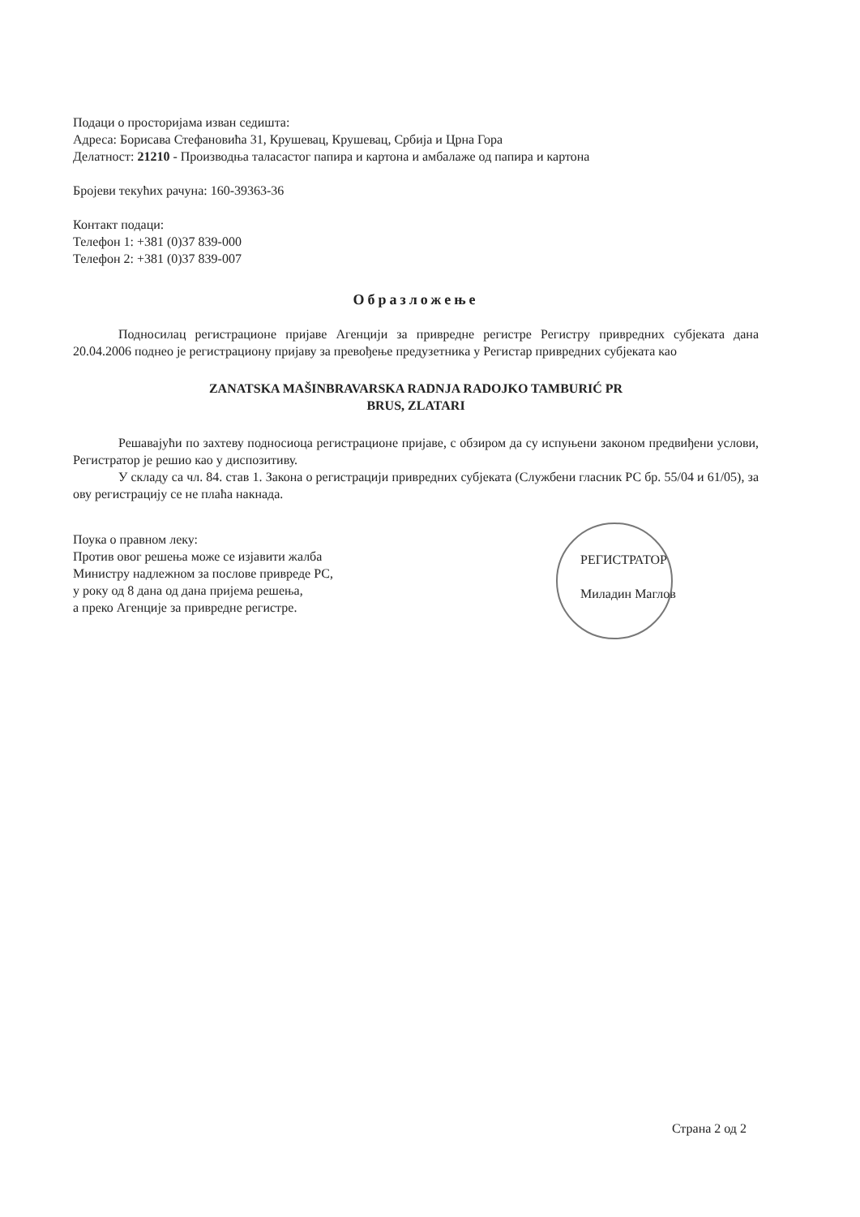Подаци о просторијама изван седишта:
Адреса: Борисава Стефановића 31, Крушевац, Крушевац, Србија и Црна Гора
Делатност: 21210 - Производња таласастог папира и картона и амбалаже од папира и картона
Бројеви текућих рачуна: 160-39363-36
Контакт подаци:
Телефон 1: +381 (0)37 839-000
Телефон 2: +381 (0)37 839-007
Образложење
Подносилац регистрационе пријаве Агенцији за привредне регистре Регистру привредних субјеката дана 20.04.2006 поднео је регистрациону пријаву за превођење предузетника у Регистар привредних субјеката као
ZANATSKA MAŠINBRAVARSKA RADNJA RADOJKO TAMBURIĆ PR
BRUS, ZLATARI
Решавајући по захтеву подносиоца регистрационе пријаве, с обзиром да су испуњени законом предвиђени услови, Регистратор је решио као у диспозитиву.
У складу са чл. 84. став 1. Закона о регистрацији привредних субјеката (Службени гласник РС бр. 55/04 и 61/05), за ову регистрацију се не плаћа накнада.
Поука о правном леку:
Против овог решења може се изјавити жалба
Министру надлежном за послове привреде РС,
у року од 8 дана од дана пријема решења,
а преко Агенције за привредне регистре.
РЕГИСТРАТОР
Миладин Маглов
Страна 2 од 2